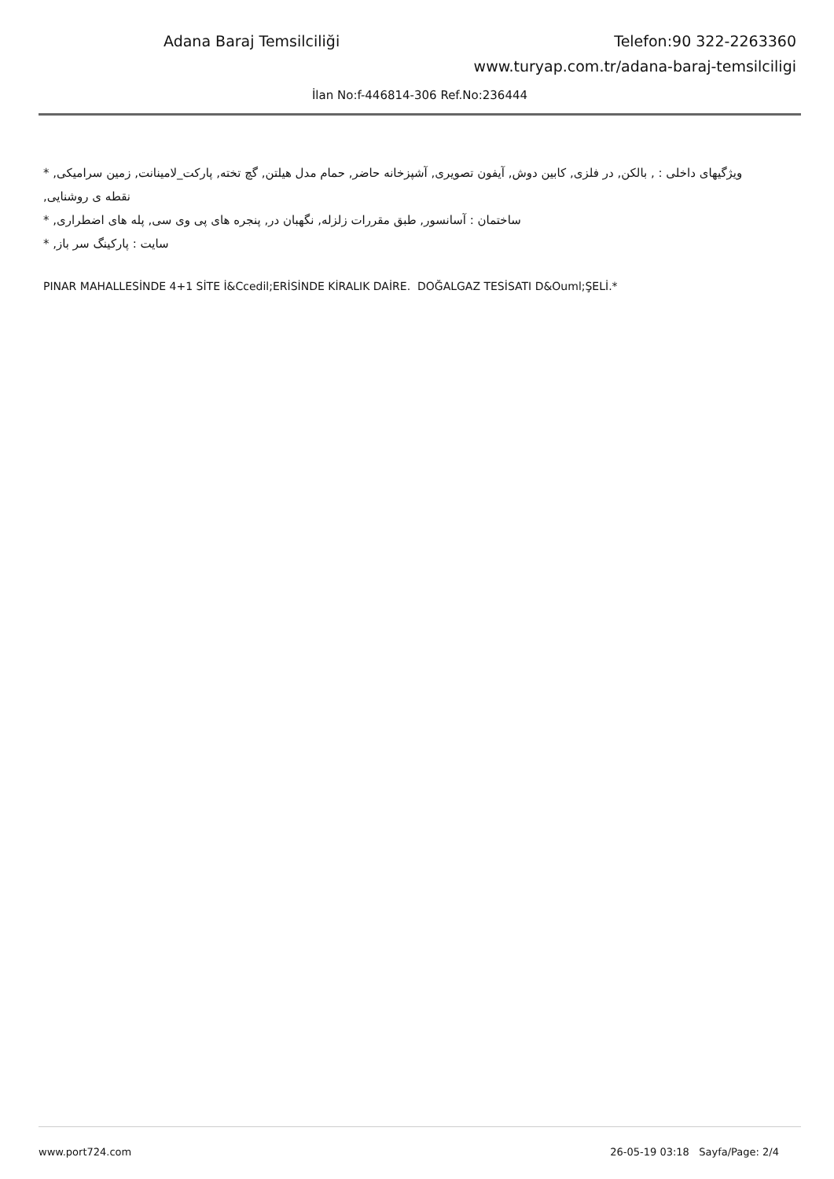Adana Baraj Temsilciliği Telefon:90 322-2263360
www.turyap.com.tr/adana-baraj-temsilciligi
İlan No:f-446814-306 Ref.No:236444
* ویژگیهای داخلی : , بالکن, در فلزی, کابین دوش, آیفون تصویری, آشپزخانه حاضر, حمام مدل هیلتن, گچ تخته, پارکت_لامینانت, زمین سرامیکی, نقطه ی روشنایی,
* ساختمان : آسانسور, طبق مقررات زلزله, نگهبان در, پنجره های پی وی سی, پله های اضطراری,
* سایت : پارکینگ سر باز,
PINAR MAHALLESİNDE 4+1 SİTE İ&Ccedil;ERİSİNDE KİRALIK DAİRE. DOĞALGAZ TESİSATI D&Ouml;ŞELİ.*
www.port724.com 26-05-19 03:18 Sayfa/Page: 2/4